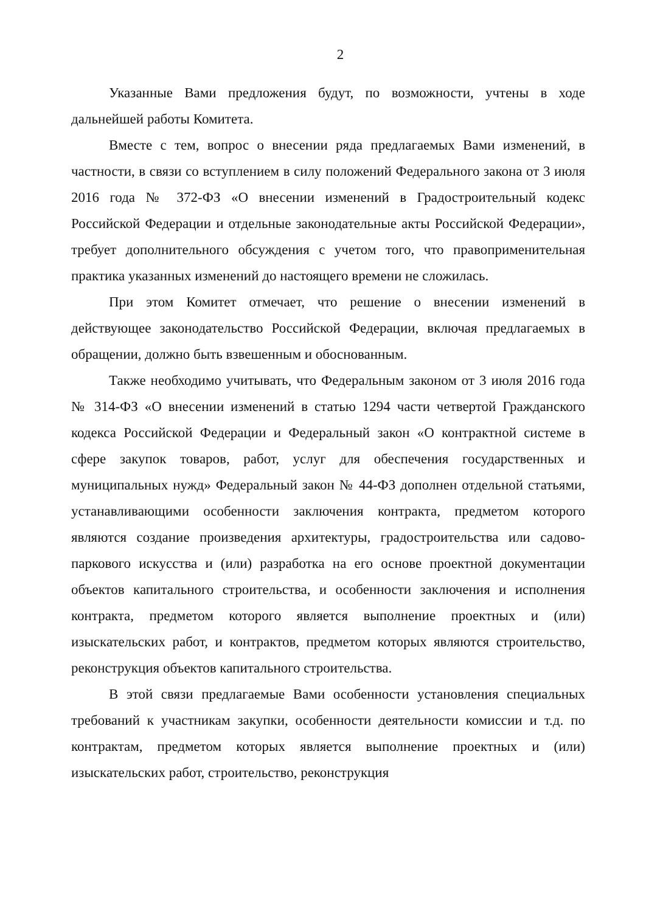2
Указанные Вами предложения будут, по возможности, учтены в ходе дальнейшей работы Комитета.
Вместе с тем, вопрос о внесении ряда предлагаемых Вами изменений, в частности, в связи со вступлением в силу положений Федерального закона от 3 июля 2016 года № 372-ФЗ «О внесении изменений в Градостроительный кодекс Российской Федерации и отдельные законодательные акты Российской Федерации», требует дополнительного обсуждения с учетом того, что правоприменительная практика указанных изменений до настоящего времени не сложилась.
При этом Комитет отмечает, что решение о внесении изменений в действующее законодательство Российской Федерации, включая предлагаемых в обращении, должно быть взвешенным и обоснованным.
Также необходимо учитывать, что Федеральным законом от 3 июля 2016 года № 314-ФЗ «О внесении изменений в статью 1294 части четвертой Гражданского кодекса Российской Федерации и Федеральный закон «О контрактной системе в сфере закупок товаров, работ, услуг для обеспечения государственных и муниципальных нужд» Федеральный закон № 44-ФЗ дополнен отдельной статьями, устанавливающими особенности заключения контракта, предметом которого являются создание произведения архитектуры, градостроительства или садово-паркового искусства и (или) разработка на его основе проектной документации объектов капитального строительства, и особенности заключения и исполнения контракта, предметом которого является выполнение проектных и (или) изыскательских работ, и контрактов, предметом которых являются строительство, реконструкция объектов капитального строительства.
В этой связи предлагаемые Вами особенности установления специальных требований к участникам закупки, особенности деятельности комиссии и т.д. по контрактам, предметом которых является выполнение проектных и (или) изыскательских работ, строительство, реконструкция